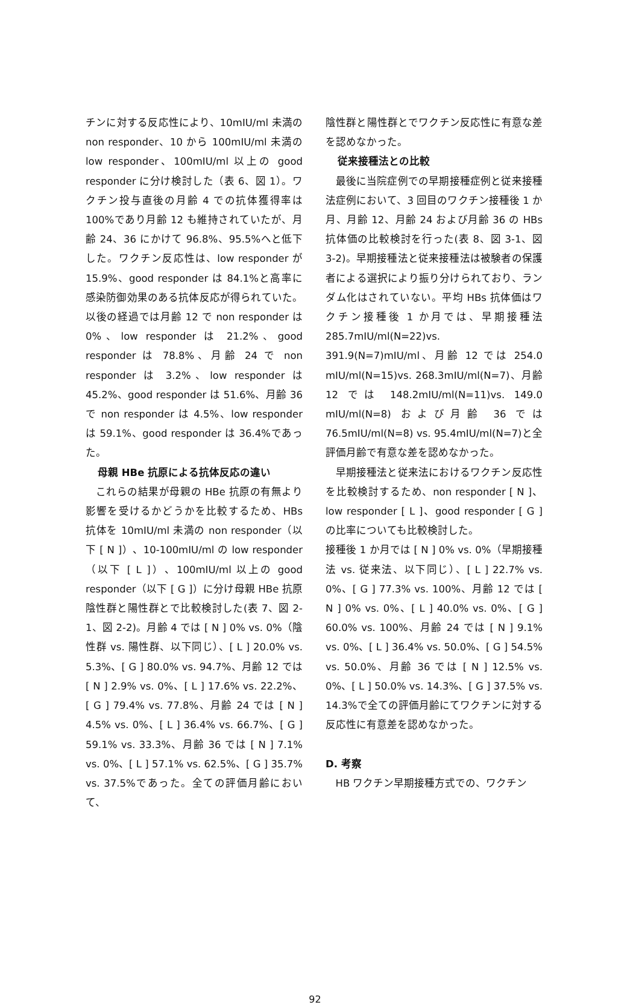チンに対する反応性により、10mIU/ml 未満の non responder、10 から 100mIU/ml 未満の low responder、100mIU/ml 以上の good responder に分け検討した（表 6、図 1）。ワクチン投与直後の月齢 4 での抗体獲得率は 100%であり月齢 12 も維持されていたが、月齢 24、36 にかけて 96.8%、95.5%へと低下した。ワクチン反応性は、low responder が 15.9%、good responder は 84.1%と高率に感染防御効果のある抗体反応が得られていた。以後の経過では月齢 12 で non responder は 0%、low responder は 21.2%、good responder は 78.8%、月齢 24 で non responder は 3.2%、low responder は 45.2%、good responder は 51.6%、月齢 36 で non responder は 4.5%、low responder は 59.1%、good responder は 36.4%であった。
母親 HBe 抗原による抗体反応の違い
これらの結果が母親の HBe 抗原の有無より影響を受けるかどうかを比較するため、HBs 抗体を 10mIU/ml 未満の non responder（以下 [ N ]）、10-100mIU/ml の low responder（以下 [ L ]）、100mIU/ml 以上の good responder（以下 [ G ]）に分け母親 HBe 抗原陰性群と陽性群とで比較検討した(表 7、図 2-1、図 2-2)。月齢 4 では [ N ] 0% vs. 0%（陰性群 vs. 陽性群、以下同じ）、[ L ] 20.0% vs. 5.3%、[ G ] 80.0% vs. 94.7%、月齢 12 では [ N ] 2.9% vs. 0%、[ L ] 17.6% vs. 22.2%、[ G ] 79.4% vs. 77.8%、月齢 24 では [ N ] 4.5% vs. 0%、[ L ] 36.4% vs. 66.7%、[ G ] 59.1% vs. 33.3%、月齢 36 では [ N ] 7.1% vs. 0%、[ L ] 57.1% vs. 62.5%、[ G ] 35.7% vs. 37.5%であった。全ての評価月齢において、
陰性群と陽性群とでワクチン反応性に有意な差を認めなかった。
従来接種法との比較
最後に当院症例での早期接種症例と従来接種法症例において、3 回目のワクチン接種後 1 か月、月齢 12、月齢 24 および月齢 36 の HBs 抗体価の比較検討を行った(表 8、図 3-1、図 3-2)。早期接種法と従来接種法は被験者の保護者による選択により振り分けられており、ランダム化はされていない。平均 HBs 抗体価はワクチン接種後 1 か月では、早期接種法 285.7mIU/ml(N=22)vs. 391.9(N=7)mIU/ml、月齢 12 では 254.0 mIU/ml(N=15)vs. 268.3mIU/ml(N=7)、月齢 12 では 148.2mIU/ml(N=11)vs. 149.0 mIU/ml(N=8) および月齢 36 では 76.5mIU/ml(N=8) vs. 95.4mIU/ml(N=7)と全評価月齢で有意な差を認めなかった。
早期接種法と従来法におけるワクチン反応性を比較検討するため、non responder [ N ]、low responder [ L ]、good responder [ G ] の比率についても比較検討した。
接種後 1 か月では [ N ] 0% vs. 0%（早期接種法 vs. 従来法、以下同じ）、[ L ] 22.7% vs. 0%、[ G ] 77.3% vs. 100%、月齢 12 では [ N ] 0% vs. 0%、[ L ] 40.0% vs. 0%、[ G ] 60.0% vs. 100%、月齢 24 では [ N ] 9.1% vs. 0%、[ L ] 36.4% vs. 50.0%、[ G ] 54.5% vs. 50.0%、月齢 36 では [ N ] 12.5% vs. 0%、[ L ] 50.0% vs. 14.3%、[ G ] 37.5% vs. 14.3%で全ての評価月齢にてワクチンに対する反応性に有意差を認めなかった。
D. 考察
HB ワクチン早期接種方式での、ワクチン
92